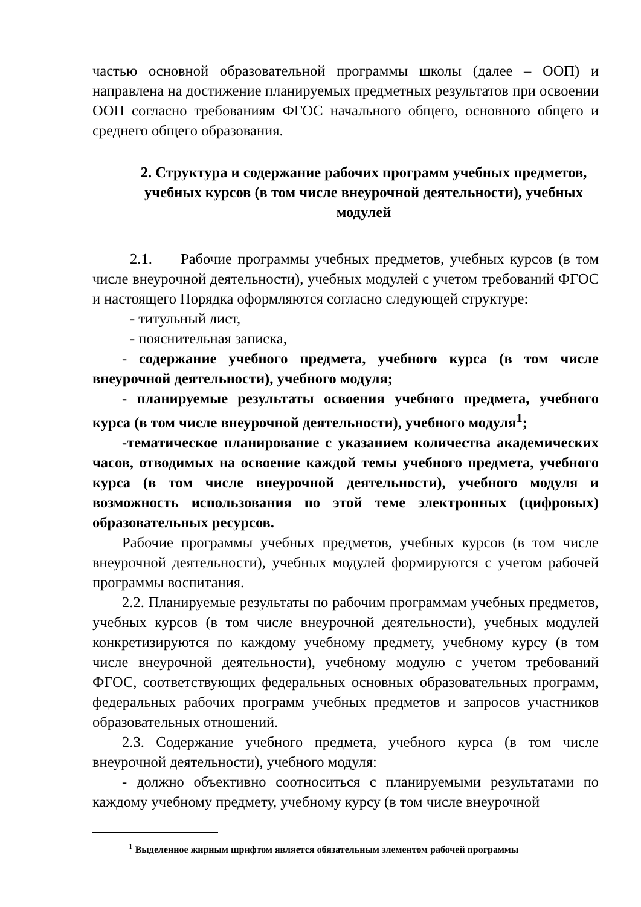частью основной образовательной программы школы (далее – ООП) и направлена на достижение планируемых предметных результатов при освоении ООП согласно требованиям ФГОС начального общего, основного общего и среднего общего образования.
2. Структура и содержание рабочих программ учебных предметов, учебных курсов (в том числе внеурочной деятельности), учебных модулей
2.1. Рабочие программы учебных предметов, учебных курсов (в том числе внеурочной деятельности), учебных модулей с учетом требований ФГОС и настоящего Порядка оформляются согласно следующей структуре:
- титульный лист,
- пояснительная записка,
- содержание учебного предмета, учебного курса (в том числе внеурочной деятельности), учебного модуля;
- планируемые результаты освоения учебного предмета, учебного курса (в том числе внеурочной деятельности), учебного модуля<sup>1</sup>;
-тематическое планирование с указанием количества академических часов, отводимых на освоение каждой темы учебного предмета, учебного курса (в том числе внеурочной деятельности), учебного модуля и возможность использования по этой теме электронных (цифровых) образовательных ресурсов.
Рабочие программы учебных предметов, учебных курсов (в том числе внеурочной деятельности), учебных модулей формируются с учетом рабочей программы воспитания.
2.2. Планируемые результаты по рабочим программам учебных предметов, учебных курсов (в том числе внеурочной деятельности), учебных модулей конкретизируются по каждому учебному предмету, учебному курсу (в том числе внеурочной деятельности), учебному модулю с учетом требований ФГОС, соответствующих федеральных основных образовательных программ, федеральных рабочих программ учебных предметов и запросов участников образовательных отношений.
2.3. Содержание учебного предмета, учебного курса (в том числе внеурочной деятельности), учебного модуля:
- должно объективно соотноситься с планируемыми результатами по каждому учебному предмету, учебному курсу (в том числе внеурочной
<sup>1</sup> Выделенное жирным шрифтом является обязательным элементом рабочей программы